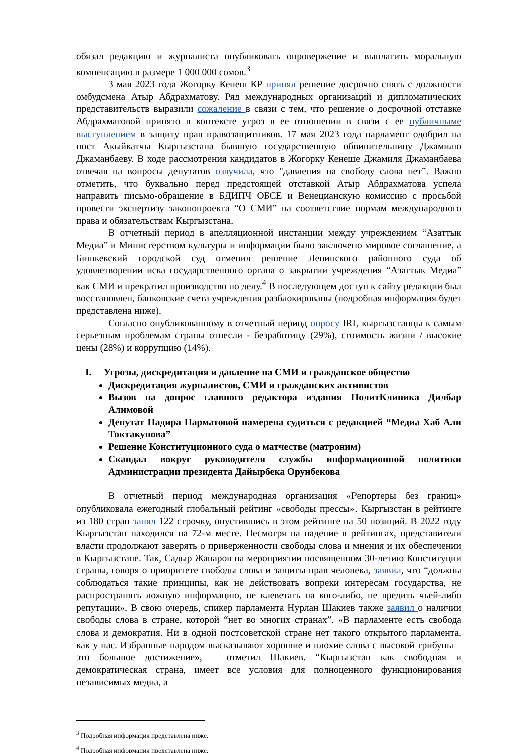обязал редакцию и журналиста опубликовать опровержение и выплатить моральную компенсацию в размере 1 000 000 сомов.<sup>3</sup>
3 мая 2023 года Жогорку Кенеш КР принял решение досрочно снять с должности омбудсмена Атыр Абдрахматову. Ряд международных организаций и дипломатических представительств выразили сожаление в связи с тем, что решение о досрочной отставке Абдрахматовой принято в контексте угроз в ее отношении в связи с ее публичныме выступлением в защиту прав правозащитников. 17 мая 2023 года парламент одобрил на пост Акыйкатчы Кыргызстана бывшую государственную обвинительницу Джамилю Джаманбаеву. В ходе рассмотрения кандидатов в Жогорку Кенеше Джамиля Джаманбаева отвечая на вопросы депутатов озвучила, что "давления на свободу слова нет”. Важно отметить, что буквально перед предстоящей отставкой Атыр Абдрахматова успела направить письмо-обращение в БДИПЧ ОБСЕ и Венецианскую комиссию с просьбой провести экспертизу законопроекта “О СМИ” на соответствие нормам международного права и обязательствам Кыргызстана.
В отчетный период в апелляционной инстанции между учреждением “Азаттык Медиа” и Министерством культуры и информации было заключено мировое соглашение, а Бишкекский городской суд отменил решение Ленинского районного суда об удовлетворении иска государственного органа о закрытии учреждения “Азаттык Медиа” как СМИ и прекратил производство по делу.<sup>4</sup> В последующем доступ к сайту редакции был восстановлен, банковские счета учреждения разблокированы (подробная информация будет представлена ниже).
Согласно опубликованному в отчетный период опросу IRI, кыргызстанцы к самым серьезным проблемам страны отнесли - безработицу (29%), стоимость жизни / высокие цены (28%) и коррупцию (14%).
I. Угрозы, дискредитация и давление на СМИ и гражданское общество
Дискредитация журналистов, СМИ и гражданских активистов
Вызов на допрос главного редактора издания ПолитКлиника Дилбар Алимовой
Депутат Надира Нарматовой намерена судиться с редакцией “Медиа Хаб Али Токтакунова”
Решение Конституционного суда о матчестве (матроним)
Скандал вокруг руководителя службы информационной политики Администрации президента Дайырбека Орунбекова
В отчетный период международная организация «Репортеры без границ» опубликовала ежегодный глобальный рейтинг «свободы прессы». Кыргызстан в рейтинге из 180 стран занял 122 строчку, опустившись в этом рейтинге на 50 позиций. В 2022 году Кыргызстан находился на 72-м месте. Несмотря на падение в рейтингах, представители власти продолжают заверять о приверженности свободы слова и мнения и их обеспечении в Кыргызстане. Так, Садыр Жапаров на мероприятии посвященном 30-летию Конституции страны, говоря о приоритете свободы слова и защиты прав человека, заявил, что “должны соблюдаться такие принципы, как не действовать вопреки интересам государства, не распространять ложную информацию, не клеветать на кого-либо, не вредить чьей-либо репутации». В свою очередь, спикер парламента Нурлан Шакиев также заявил о наличии свободы слова в стране, которой “нет во многих странах”. «В парламенте есть свобода слова и демократия. Ни в одной постсоветской стране нет такого открытого парламента, как у нас. Избранные народом высказывают хорошие и плохие слова с высокой трибуны – это большое достижение», – отметил Шакиев. “Кыргызстан как свободная и демократическая страна, имеет все условия для полноценного функционирования независимых медиа, а
<sup>3</sup> Подробная информация представлена ниже.
<sup>4</sup> Подробная информация представлена ниже.